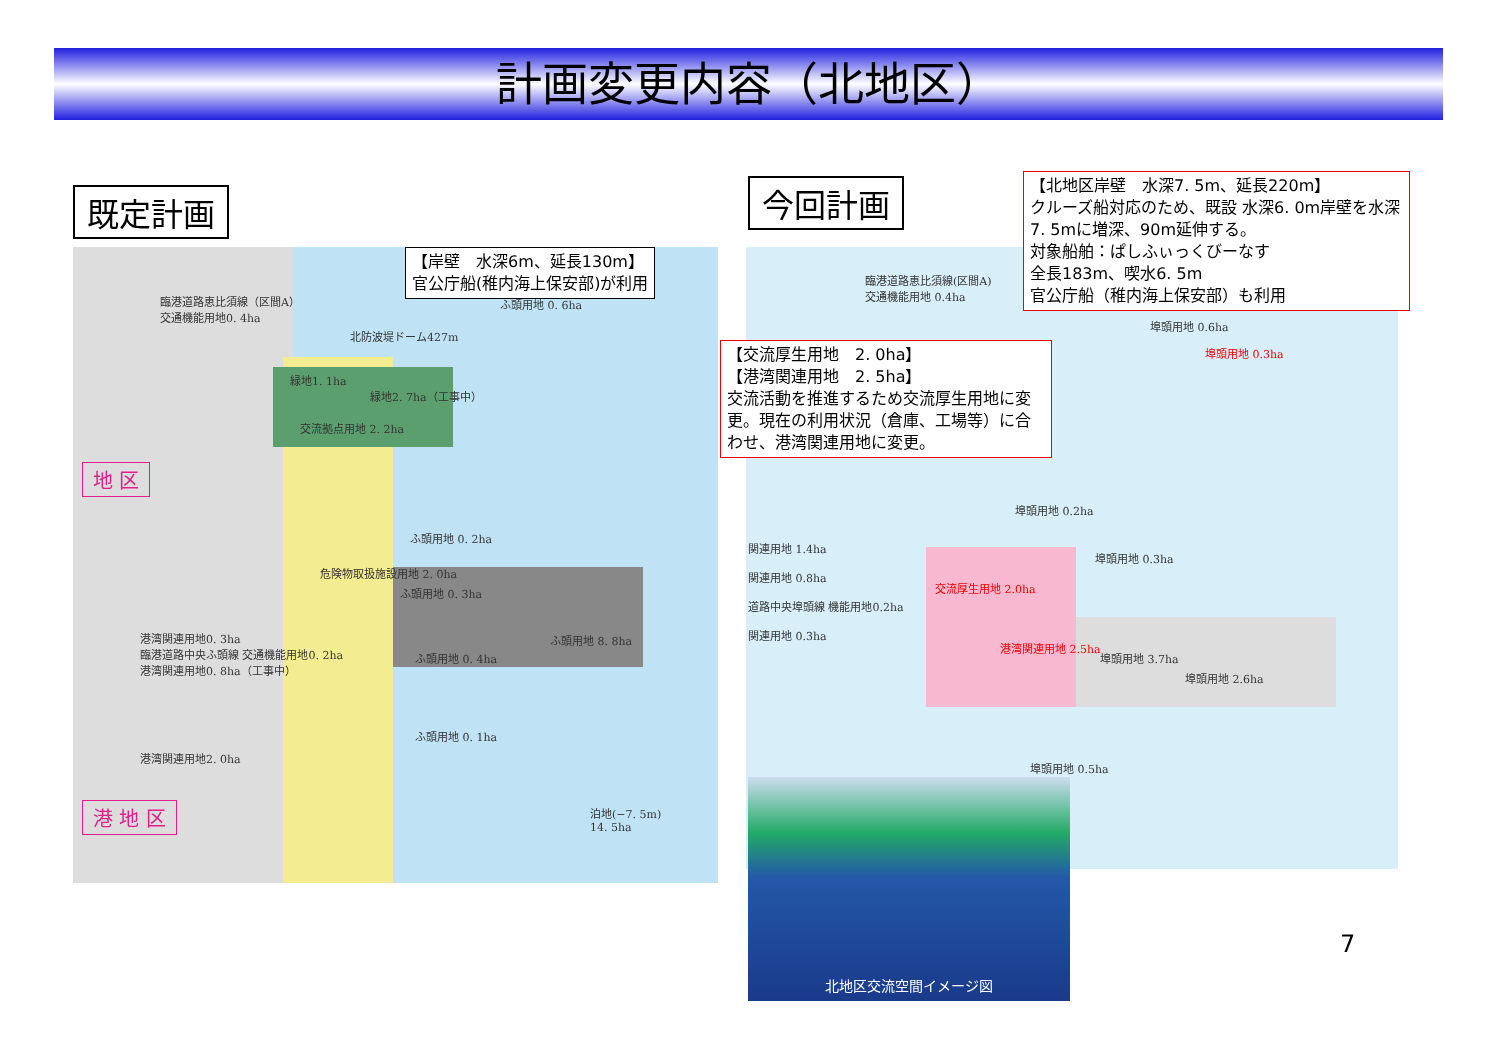計画変更内容（北地区）
既定計画 今回計画
【岸壁　水深6m、延長130m】
官公庁船(稚内海上保安部)が利用
臨港道路恵比須線（区間A）
交通機能用地0. 4ha
ふ頭用地 0. 6ha
北防波堤ドーム427m
緑地1. 1ha
緑地2. 7ha（工事中）
交流拠点用地 2. 2ha
ふ頭用地 0. 2ha
危険物取扱施設用地 2. 0ha
ふ頭用地 0. 3ha
ふ頭用地 8. 8ha
ふ頭用地 0. 4ha
港湾関連用地0. 3ha
臨港道路中央ふ頭線 交通機能用地0. 2ha
港湾関連用地0. 8ha（工事中）
港湾関連用地2. 0ha
ふ頭用地 0. 1ha
泊地(−7. 5m)
14. 5ha
地 区
港 地 区
【北地区岸壁　水深7. 5m、延長220m】
クルーズ船対応のため、既設 水深6. 0m岸壁を水深7. 5mに増深、90m延伸する。
対象船舶：ぱしふぃっくびーなす
全長183m、喫水6. 5m
官公庁船（稚内海上保安部）も利用
【交流厚生用地　2. 0ha】
【港湾関連用地　2. 5ha】
交流活動を推進するため交流厚生用地に変更。現在の利用状況（倉庫、工場等）に合わせ、港湾関連用地に変更。
臨港道路恵比須線(区間A)
交通機能用地 0.4ha
埠頭用地 0.6ha
埠頭用地 0.3ha
埠頭用地 0.2ha
埠頭用地 0.3ha
交流厚生用地 2.0ha
港湾関連用地 2.5ha
埠頭用地 3.7ha
埠頭用地 2.6ha
埠頭用地 0.5ha
関連用地 1.4ha
関連用地 0.8ha
道路中央埠頭線 機能用地0.2ha
関連用地 0.3ha
北地区交流空間イメージ図
7